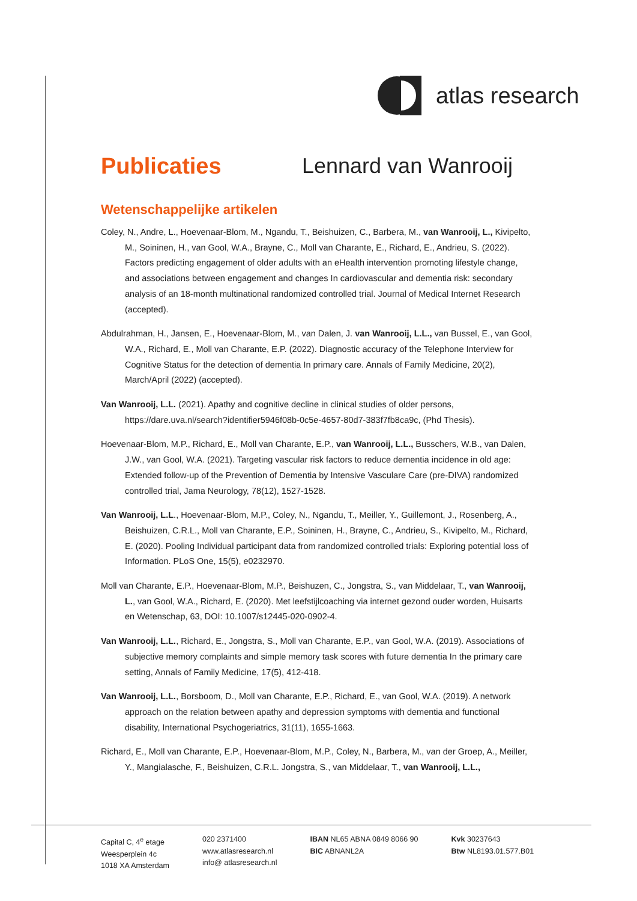atlas research
Publicaties Lennard van Wanrooij
Wetenschappelijke artikelen
Coley, N., Andre, L., Hoevenaar-Blom, M., Ngandu, T., Beishuizen, C., Barbera, M., van Wanrooij, L., Kivipelto, M., Soininen, H., van Gool, W.A., Brayne, C., Moll van Charante, E., Richard, E., Andrieu, S. (2022). Factors predicting engagement of older adults with an eHealth intervention promoting lifestyle change, and associations between engagement and changes In cardiovascular and dementia risk: secondary analysis of an 18-month multinational randomized controlled trial. Journal of Medical Internet Research (accepted).
Abdulrahman, H., Jansen, E., Hoevenaar-Blom, M., van Dalen, J. van Wanrooij, L.L., van Bussel, E., van Gool, W.A., Richard, E., Moll van Charante, E.P. (2022). Diagnostic accuracy of the Telephone Interview for Cognitive Status for the detection of dementia In primary care. Annals of Family Medicine, 20(2), March/April (2022) (accepted).
Van Wanrooij, L.L. (2021). Apathy and cognitive decline in clinical studies of older persons, https://dare.uva.nl/search?identifier5946f08b-0c5e-4657-80d7-383f7fb8ca9c, (Phd Thesis).
Hoevenaar-Blom, M.P., Richard, E., Moll van Charante, E.P., van Wanrooij, L.L., Busschers, W.B., van Dalen, J.W., van Gool, W.A. (2021). Targeting vascular risk factors to reduce dementia incidence in old age: Extended follow-up of the Prevention of Dementia by Intensive Vasculare Care (pre-DIVA) randomized controlled trial, Jama Neurology, 78(12), 1527-1528.
Van Wanrooij, L.L., Hoevenaar-Blom, M.P., Coley, N., Ngandu, T., Meiller, Y., Guillemont, J., Rosenberg, A., Beishuizen, C.R.L., Moll van Charante, E.P., Soininen, H., Brayne, C., Andrieu, S., Kivipelto, M., Richard, E. (2020). Pooling Individual participant data from randomized controlled trials: Exploring potential loss of Information. PLoS One, 15(5), e0232970.
Moll van Charante, E.P., Hoevenaar-Blom, M.P., Beishuzen, C., Jongstra, S., van Middelaar, T., van Wanrooij, L., van Gool, W.A., Richard, E. (2020). Met leefstijlcoaching via internet gezond ouder worden, Huisarts en Wetenschap, 63, DOI: 10.1007/s12445-020-0902-4.
Van Wanrooij, L.L., Richard, E., Jongstra, S., Moll van Charante, E.P., van Gool, W.A. (2019). Associations of subjective memory complaints and simple memory task scores with future dementia In the primary care setting, Annals of Family Medicine, 17(5), 412-418.
Van Wanrooij, L.L., Borsboom, D., Moll van Charante, E.P., Richard, E., van Gool, W.A. (2019). A network approach on the relation between apathy and depression symptoms with dementia and functional disability, International Psychogeriatrics, 31(11), 1655-1663.
Richard, E., Moll van Charante, E.P., Hoevenaar-Blom, M.P., Coley, N., Barbera, M., van der Groep, A., Meiller, Y., Mangialasche, F., Beishuizen, C.R.L. Jongstra, S., van Middelaar, T., van Wanrooij, L.L.,
Capital C, 4<sup>e</sup> etage
Weesperplein 4c
1018 XA Amsterdam
020 2371400
www.atlasresearch.nl
info@ atlasresearch.nl
IBAN NL65 ABNA 0849 8066 90
BIC ABNANL2A
Kvk 30237643
Btw NL8193.01.577.B01